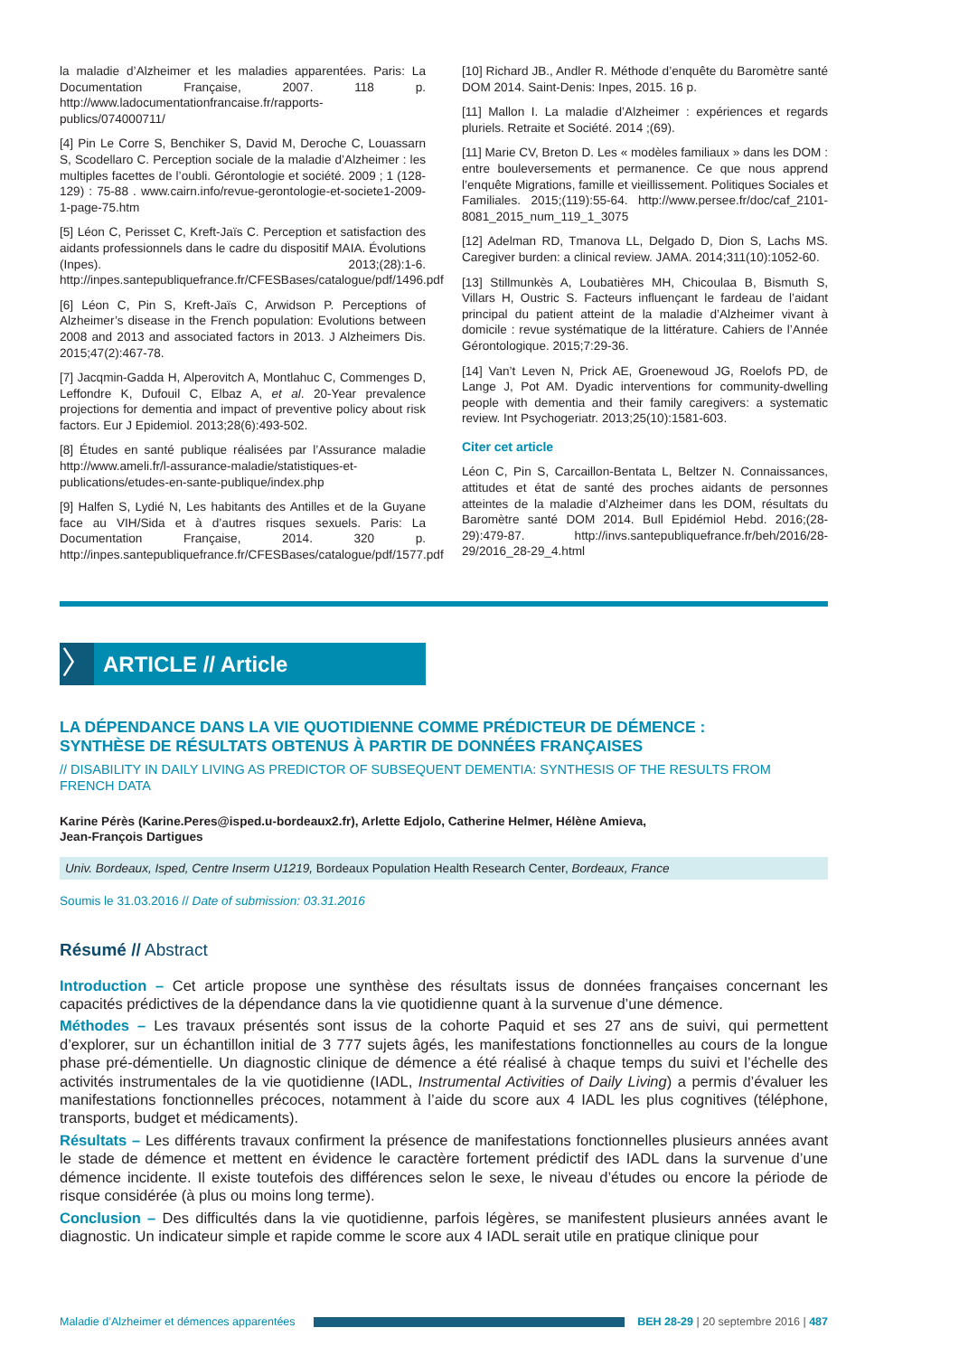la maladie d’Alzheimer et les maladies apparentées. Paris: La Documentation Française, 2007. 118 p. http://www.ladocumentationfrancaise.fr/rapports-publics/074000711/
[4] Pin Le Corre S, Benchiker S, David M, Deroche C, Louassarn S, Scodellaro C. Perception sociale de la maladie d’Alzheimer : les multiples facettes de l’oubli. Gérontologie et société. 2009 ; 1 (128-129) : 75-88 . www.cairn.info/revue-gerontologie-et-societe1-2009-1-page-75.htm
[5] Léon C, Perisset C, Kreft-Jaïs C. Perception et satisfaction des aidants professionnels dans le cadre du dispositif MAIA. Évolutions (Inpes). 2013;(28):1-6. http://inpes.santepubliquefrance.fr/CFESBases/catalogue/pdf/1496.pdf
[6] Léon C, Pin S, Kreft-Jaïs C, Arwidson P. Perceptions of Alzheimer’s disease in the French population: Evolutions between 2008 and 2013 and associated factors in 2013. J Alzheimers Dis. 2015;47(2):467-78.
[7] Jacqmin-Gadda H, Alperovitch A, Montlahuc C, Commenges D, Leffondre K, Dufouil C, Elbaz A, et al. 20-Year prevalence projections for dementia and impact of preventive policy about risk factors. Eur J Epidemiol. 2013;28(6):493-502.
[8] Études en santé publique réalisées par l’Assurance maladie http://www.ameli.fr/l-assurance-maladie/statistiques-et-publications/etudes-en-sante-publique/index.php
[9] Halfen S, Lydié N, Les habitants des Antilles et de la Guyane face au VIH/Sida et à d’autres risques sexuels. Paris: La Documentation Française, 2014. 320 p. http://inpes.santepubliquefrance.fr/CFESBases/catalogue/pdf/1577.pdf
[10] Richard JB., Andler R. Méthode d’enquête du Baromètre santé DOM 2014. Saint-Denis: Inpes, 2015. 16 p.
[11] Mallon I. La maladie d’Alzheimer : expériences et regards pluriels. Retraite et Société. 2014 ;(69).
[11] Marie CV, Breton D. Les « modèles familiaux » dans les DOM : entre bouleversements et permanence. Ce que nous apprend l’enquête Migrations, famille et vieillissement. Politiques Sociales et Familiales. 2015;(119):55-64. http://www.persee.fr/doc/caf_2101-8081_2015_num_119_1_3075
[12] Adelman RD, Tmanova LL, Delgado D, Dion S, Lachs MS. Caregiver burden: a clinical review. JAMA. 2014;311(10):1052-60.
[13] Stillmunkès A, Loubatières MH, Chicoulaa B, Bismuth S, Villars H, Oustric S. Facteurs influençant le fardeau de l’aidant principal du patient atteint de la maladie d’Alzheimer vivant à domicile : revue systématique de la littérature. Cahiers de l’Année Gérontologique. 2015;7:29-36.
[14] Van’t Leven N, Prick AE, Groenewoud JG, Roelofs PD, de Lange J, Pot AM. Dyadic interventions for community-dwelling people with dementia and their family caregivers: a systematic review. Int Psychogeriatr. 2013;25(10):1581-603.
Citer cet article
Léon C, Pin S, Carcaillon-Bentata L, Beltzer N. Connaissances, attitudes et état de santé des proches aidants de personnes atteintes de la maladie d’Alzheimer dans les DOM, résultats du Baromètre santé DOM 2014. Bull Epidémiol Hebd. 2016;(28-29):479-87. http://invs.santepubliquefrance.fr/beh/2016/28-29/2016_28-29_4.html
〉
ARTICLE // Article
LA DÉPENDANCE DANS LA VIE QUOTIDIENNE COMME PRÉDICTEUR DE DÉMENCE :
SYNTHÈSE DE RÉSULTATS OBTENUS À PARTIR DE DONNÉES FRANÇAISES
// DISABILITY IN DAILY LIVING AS PREDICTOR OF SUBSEQUENT DEMENTIA: SYNTHESIS OF THE RESULTS FROM FRENCH DATA
Karine Pérès (Karine.Peres@isped.u-bordeaux2.fr), Arlette Edjolo, Catherine Helmer, Hélène Amieva,
Jean-François Dartigues
Univ. Bordeaux, Isped, Centre Inserm U1219, Bordeaux Population Health Research Center, Bordeaux, France
Soumis le 31.03.2016 // Date of submission: 03.31.2016
Résumé // Abstract
Introduction – Cet article propose une synthèse des résultats issus de données françaises concernant les capacités prédictives de la dépendance dans la vie quotidienne quant à la survenue d’une démence.
Méthodes – Les travaux présentés sont issus de la cohorte Paquid et ses 27 ans de suivi, qui permettent d’explorer, sur un échantillon initial de 3 777 sujets âgés, les manifestations fonctionnelles au cours de la longue phase pré-démentielle. Un diagnostic clinique de démence a été réalisé à chaque temps du suivi et l’échelle des activités instrumentales de la vie quotidienne (IADL, Instrumental Activities of Daily Living) a permis d’évaluer les manifestations fonctionnelles précoces, notamment à l’aide du score aux 4 IADL les plus cognitives (téléphone, transports, budget et médicaments).
Résultats – Les différents travaux confirment la présence de manifestations fonctionnelles plusieurs années avant le stade de démence et mettent en évidence le caractère fortement prédictif des IADL dans la survenue d’une démence incidente. Il existe toutefois des différences selon le sexe, le niveau d’études ou encore la période de risque considérée (à plus ou moins long terme).
Conclusion – Des difficultés dans la vie quotidienne, parfois légères, se manifestent plusieurs années avant le diagnostic. Un indicateur simple et rapide comme le score aux 4 IADL serait utile en pratique clinique pour
Maladie d’Alzheimer et démences apparentées
BEH 28-29 | 20 septembre 2016 | 487